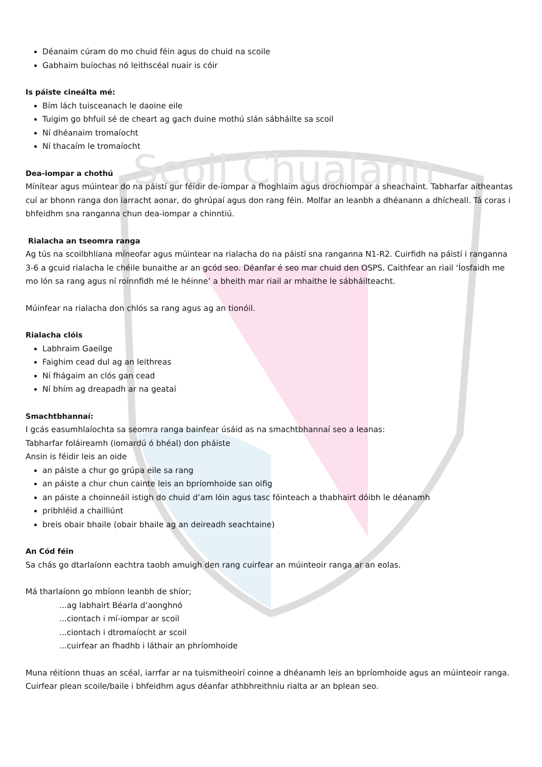Scoil Chualann
Déanaim cúram do mo chuid féin agus do chuid na scoile
Gabhaim buíochas nó leithscéal nuair is cóir
Is páiste cineálta mé:
Bím lách tuisceanach le daoine eile
Tuigim go bhfuil sé de cheart ag gach duine mothú slán sábháilte sa scoil
Ní dhéanaim tromaíocht
Ní thacaím le tromaíocht
Dea-iompar a chothú
Mínítear agus múintear do na páistí gur féidir de-iompar a fhoghlaim agus drochiompar a sheachaint. Tabharfar aitheantas cuí ar bhonn ranga don iarracht aonar, do ghrúpaí agus don rang féin. Molfar an leanbh a dhéanann a dhícheall. Tá coras i bhfeidhm sna ranganna chun dea-iompar a chinntiú.
Rialacha an tseomra ranga
Ag tús na scoilbhliana míneofar agus múintear na rialacha do na páistí sna ranganna N1-R2. Cuirfidh na páistí i ranganna 3-6 a gcuid rialacha le chéile bunaithe ar an gcód seo. Déanfar é seo mar chuid den OSPS. Caithfear an riail ‘Íosfaidh me mo lón sa rang agus ní roinnfidh mé le héinne’ a bheith mar riail ar mhaithe le sábháilteacht.
Múinfear na rialacha don chlós sa rang agus ag an tionóil.
Rialacha clóis
Labhraim Gaeilge
Faighim cead dul ag an leithreas
Ní fhágaim an clós gan cead
Ní bhím ag dreapadh ar na geataí
Smachtbhannaí:
I gcás easumhlaíochta sa seomra ranga bainfear úsáid as na smachtbhannaí seo a leanas:
Tabharfar foláireamh (iomardú ó bhéal) don pháiste
Ansin is féidir leis an oide
an páiste a chur go grúpa eile sa rang
an páiste a chur chun cainte leis an bpríomhoide san oifig
an páiste a choinneáil istigh do chuid d’am lóin agus tasc fóinteach a thabhairt dóibh le déanamh
pribhléid a chailliúnt
breis obair bhaile (obair bhaile ag an deireadh seachtaine)
An Cód féin
Sa chás go dtarlaíonn eachtra taobh amuigh den rang cuirfear an múinteoir ranga ar an eolas.
Má tharlaíonn go mbíonn leanbh de shíor;
...ag labhairt Béarla d’aonghnó
...ciontach i mí-iompar ar scoil
...ciontach i dtromaíocht ar scoil
...cuirfear an fhadhb i láthair an phríomhoide
Muna réitíonn thuas an scéal, iarrfar ar na tuismitheoirí coinne a dhéanamh leis an bpríomhoide agus an múinteoir ranga. Cuirfear plean scoile/baile i bhfeidhm agus déanfar athbhreithniu rialta ar an bplean seo.